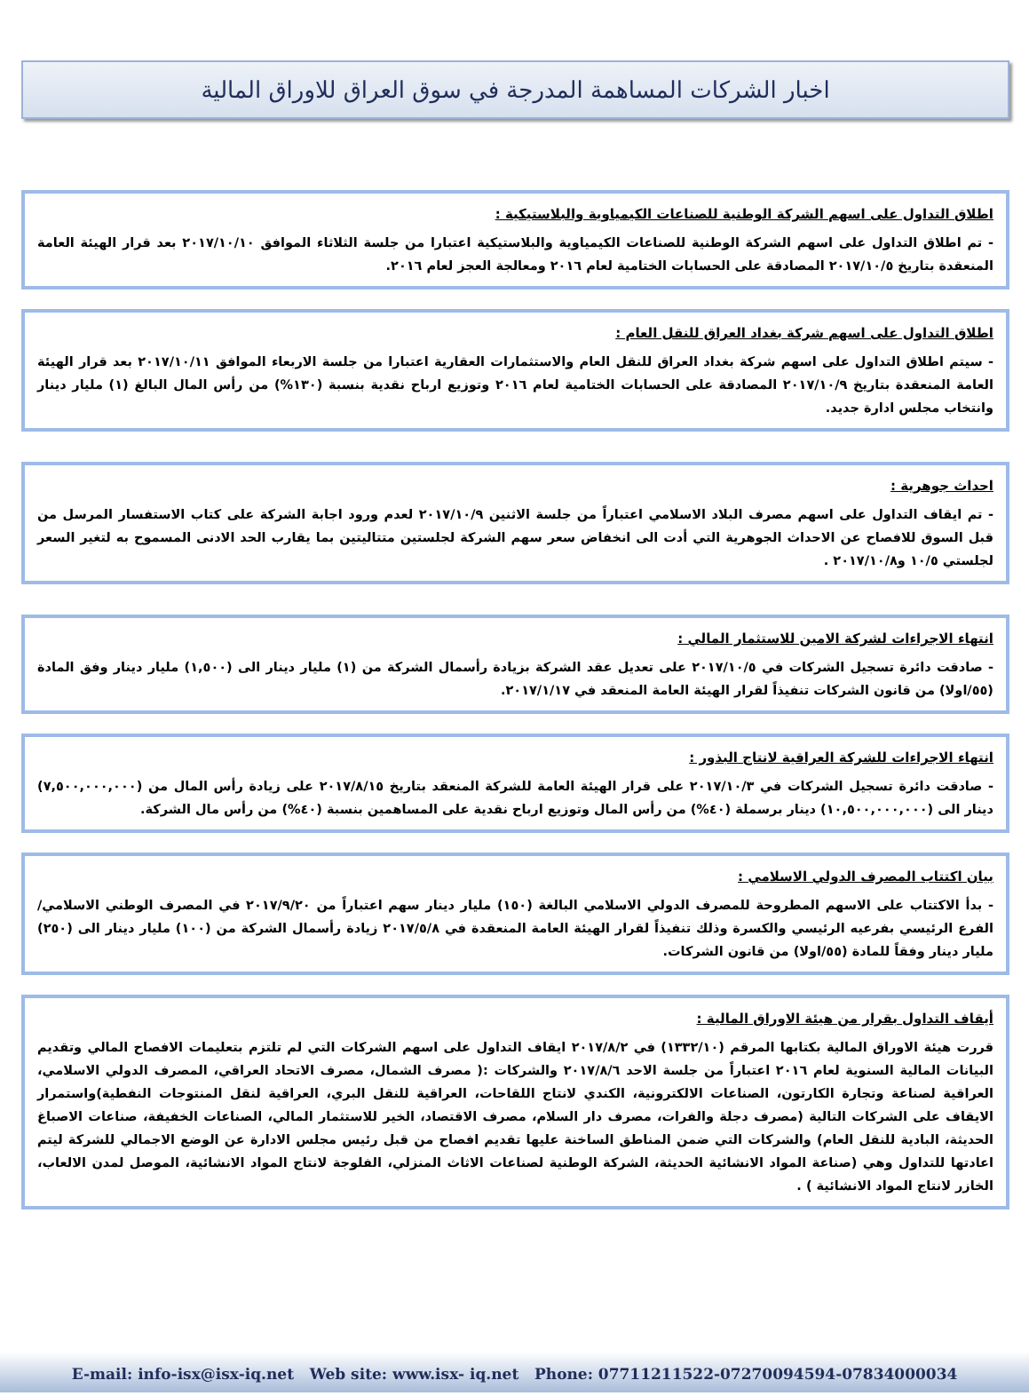اخبار الشركات المساهمة المدرجة في سوق العراق للاوراق المالية
اطلاق التداول على اسهم الشركة الوطنية للصناعات الكيمياوية والبلاستيكية :
- تم اطلاق التداول على اسهم الشركة الوطنية للصناعات الكيمياوية والبلاستيكية اعتبارا من جلسة الثلاثاء الموافق ٢٠١٧/١٠/١٠ بعد قرار الهيئة العامة المنعقدة بتاريخ ٢٠١٧/١٠/٥ المصادقة على الحسابات الختامية لعام ٢٠١٦ ومعالجة العجز لعام ٢٠١٦.
اطلاق التداول على اسهم شركة بغداد العراق للنقل العام :
- سيتم اطلاق التداول على اسهم شركة بغداد العراق للنقل العام والاستثمارات العقارية اعتبارا من جلسة الاربعاء الموافق ٢٠١٧/١٠/١١ بعد قرار الهيئة العامة المنعقدة بتاريخ ٢٠١٧/١٠/٩ المصادقة على الحسابات الختامية لعام ٢٠١٦ وتوزيع ارباح نقدية بنسبة (١٣٠%) من رأس المال البالغ (١) مليار دينار وانتخاب مجلس ادارة جديد.
احداث جوهرية :
- تم ايقاف التداول على اسهم مصرف البلاد الاسلامي اعتباراً من جلسة الاثنين ٢٠١٧/١٠/٩ لعدم ورود اجابة الشركة على كتاب الاستفسار المرسل من قبل السوق للافصاح عن الاحداث الجوهرية التي أدت الى انخفاض سعر سهم الشركة لجلستين متتاليتين بما يقارب الحد الادنى المسموح به لتغير السعر لجلستي ١٠/٥ و٢٠١٧/١٠/٨ .
انتهاء الاجراءات لشركة الامين للاستثمار المالي :
- صادقت دائرة تسجيل الشركات في ٢٠١٧/١٠/٥ على تعديل عقد الشركة بزيادة رأسمال الشركة من (١) مليار دينار الى (١,٥٠٠) مليار دينار وفق المادة (٥٥/اولا) من قانون الشركات تنفيذاً لقرار الهيئة العامة المنعقد في ٢٠١٧/١/١٧.
انتهاء الاجراءات للشركة العراقية لانتاج البذور :
- صادقت دائرة تسجيل الشركات في ٢٠١٧/١٠/٣ على قرار الهيئة العامة للشركة المنعقد بتاريخ ٢٠١٧/٨/١٥ على زيادة رأس المال من (٧,٥٠٠,٠٠٠,٠٠٠) دينار الى (١٠,٥٠٠,٠٠٠,٠٠٠) دينار برسملة (٤٠%) من رأس المال وتوزيع ارباح نقدية على المساهمين بنسبة (٤٠%) من رأس مال الشركة.
بيان اكتتاب المصرف الدولي الاسلامي :
- بدأ الاكتتاب على الاسهم المطروحة للمصرف الدولي الاسلامي البالغة (١٥٠) مليار دينار سهم اعتباراً من ٢٠١٧/٩/٢٠ في المصرف الوطني الاسلامي/الفرع الرئيسي بفرعيه الرئيسي والكسرة وذلك تنفيذاً لقرار الهيئة العامة المنعقدة في ٢٠١٧/٥/٨ زيادة رأسمال الشركة من (١٠٠) مليار دينار الى (٢٥٠) مليار دينار وفقاً للمادة (٥٥/اولا) من قانون الشركات.
أيقاف التداول بقرار من هيئة الاوراق المالية :
قررت هيئة الاوراق المالية بكتابها المرقم (١٣٣٢/١٠) في ٢٠١٧/٨/٢ ايقاف التداول على اسهم الشركات التي لم تلتزم بتعليمات الافصاح المالي وتقديم البيانات المالية السنوية لعام ٢٠١٦ اعتباراً من جلسة الاحد ٢٠١٧/٨/٦ والشركات :( مصرف الشمال، مصرف الاتحاد العراقي، المصرف الدولي الاسلامي، العراقية لصناعة وتجارة الكارتون، الصناعات الالكترونية، الكندي لانتاج اللقاحات، العراقية للنقل البري، العراقية لنقل المنتوجات النفطية)واستمرار الايقاف على الشركات التالية (مصرف دجلة والفرات، مصرف دار السلام، مصرف الاقتصاد، الخير للاستثمار المالي، الصناعات الخفيفة، صناعات الاصباغ الحديثة، البادية للنقل العام) والشركات التي ضمن المناطق الساخنة عليها تقديم افصاح من قبل رئيس مجلس الادارة عن الوضع الاجمالي للشركة ليتم اعادتها للتداول وهي (صناعة المواد الانشائية الحديثة، الشركة الوطنية لصناعات الاثاث المنزلي، الفلوجة لانتاج المواد الانشائية، الموصل لمدن الالعاب، الخازر لانتاج المواد الانشائية ) .
E-mail: info-isx@isx-iq.net Web site: www.isx- iq.net Phone: 07711211522-07270094594-07834000034